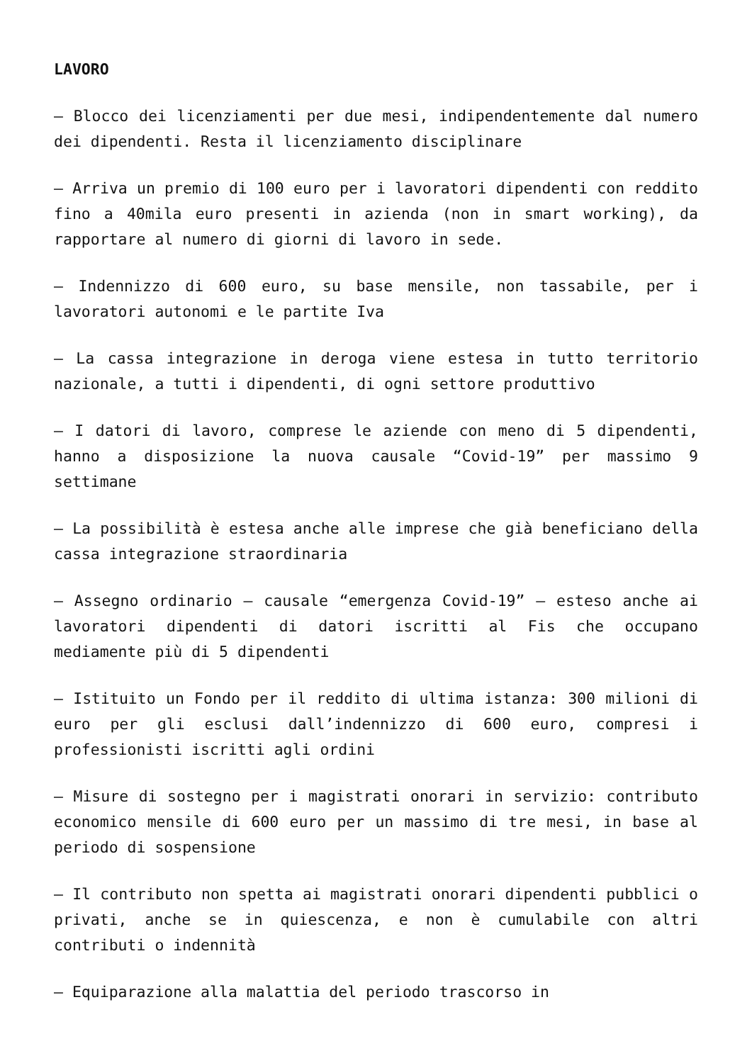LAVORO
– Blocco dei licenziamenti per due mesi, indipendentemente dal numero dei dipendenti. Resta il licenziamento disciplinare
– Arriva un premio di 100 euro per i lavoratori dipendenti con reddito fino a 40mila euro presenti in azienda (non in smart working), da rapportare al numero di giorni di lavoro in sede.
– Indennizzo di 600 euro, su base mensile, non tassabile, per i lavoratori autonomi e le partite Iva
– La cassa integrazione in deroga viene estesa in tutto territorio nazionale, a tutti i dipendenti, di ogni settore produttivo
– I datori di lavoro, comprese le aziende con meno di 5 dipendenti, hanno a disposizione la nuova causale “Covid-19” per massimo 9 settimane
– La possibilità è estesa anche alle imprese che già beneficiano della cassa integrazione straordinaria
– Assegno ordinario – causale “emergenza Covid-19” – esteso anche ai lavoratori dipendenti di datori iscritti al Fis che occupano mediamente più di 5 dipendenti
– Istituito un Fondo per il reddito di ultima istanza: 300 milioni di euro per gli esclusi dall’indennizzo di 600 euro, compresi i professionisti iscritti agli ordini
– Misure di sostegno per i magistrati onorari in servizio: contributo economico mensile di 600 euro per un massimo di tre mesi, in base al periodo di sospensione
– Il contributo non spetta ai magistrati onorari dipendenti pubblici o privati, anche se in quiescenza, e non è cumulabile con altri contributi o indennità
– Equiparazione alla malattia del periodo trascorso in